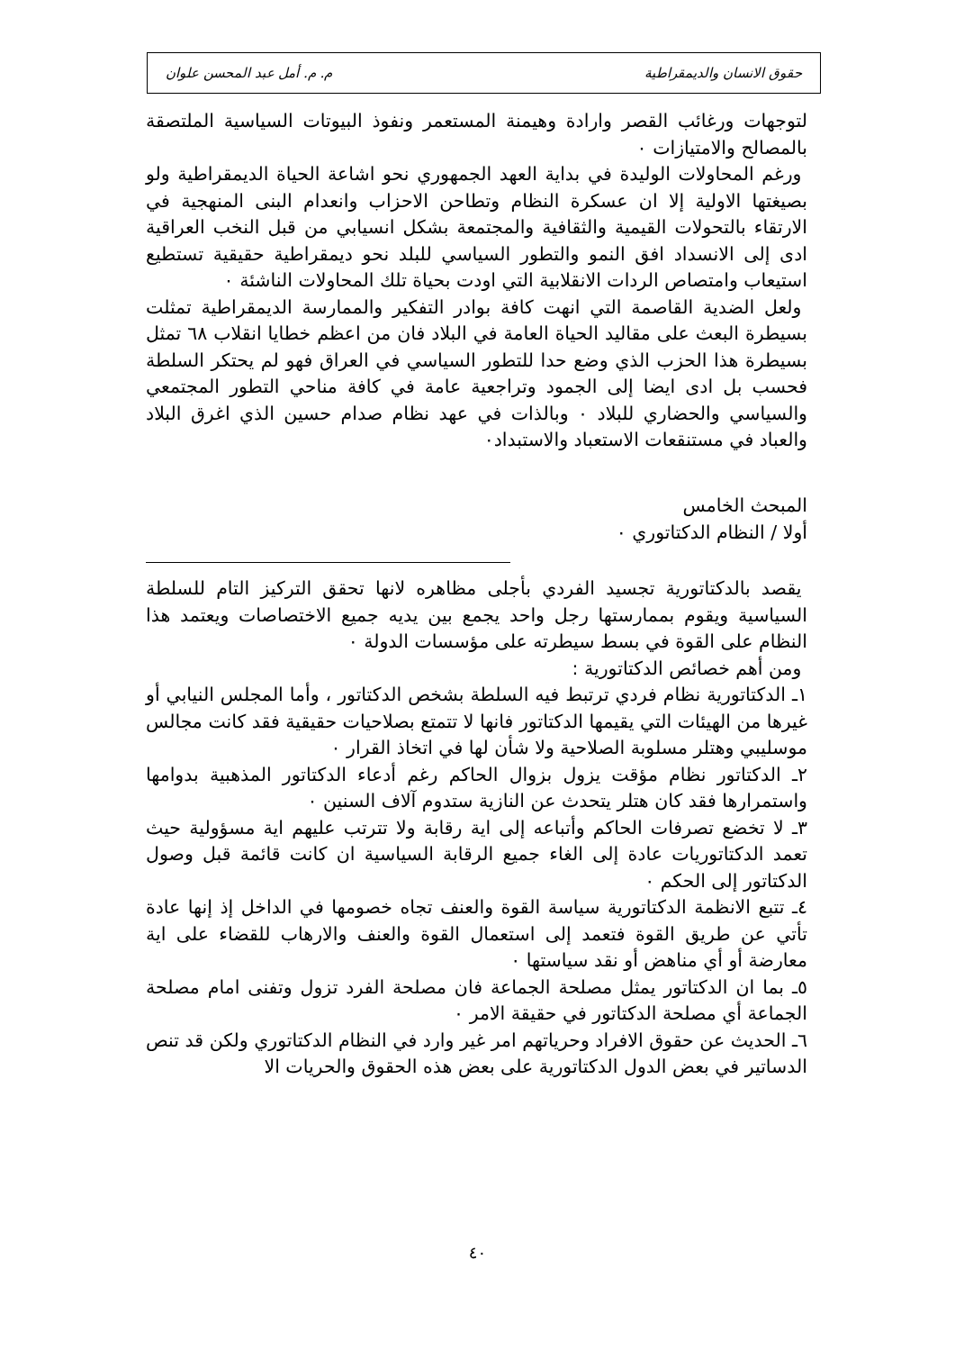حقوق الانسان والديمقراطية م. م. أمل عبد المحسن علوان
لتوجهات ورغائب القصر وارادة وهيمنة المستعمر ونفوذ البيوتات السياسية الملتصقة بالمصالح والامتيازات ٠
ورغم المحاولات الوليدة في بداية العهد الجمهوري نحو اشاعة الحياة الديمقراطية ولو بصيغتها الاولية إلا ان عسكرة النظام وتطاحن الاحزاب وانعدام البنى المنهجية في الارتقاء بالتحولات القيمية والثقافية والمجتمعة بشكل انسيابي من قبل النخب العراقية ادى إلى الانسداد افق النمو والتطور السياسي للبلد نحو ديمقراطية حقيقية تستطيع استيعاب وامتصاص الردات الانقلابية التي اودت بحياة تلك المحاولات الناشئة ٠
ولعل الضدية القاصمة التي انهت كافة بوادر التفكير والممارسة الديمقراطية تمثلت بسيطرة البعث على مقاليد الحياة العامة في البلاد فان من اعظم خطايا انقلاب ٦٨ تمثل بسيطرة هذا الحزب الذي وضع حدا للتطور السياسي في العراق فهو لم يحتكر السلطة فحسب بل ادى ايضا إلى الجمود وتراجعية عامة في كافة مناحي التطور المجتمعي والسياسي والحضاري للبلاد ٠ وبالذات في عهد نظام صدام حسين الذي اغرق البلاد والعباد في مستنقعات الاستعباد والاستبداد٠
المبحث الخامس
أولا / النظام الدكتاتوري ٠
يقصد بالدكتاتورية تجسيد الفردي بأجلى مظاهره لانها تحقق التركيز التام للسلطة السياسية ويقوم بممارستها رجل واحد يجمع بين يديه جميع الاختصاصات ويعتمد هذا النظام على القوة في بسط سيطرته على مؤسسات الدولة ٠
ومن أهم خصائص الدكتاتورية :
١ـ الدكتاتورية نظام فردي ترتبط فيه السلطة بشخص الدكتاتور ، وأما المجلس النيابي أو غيرها من الهيئات التي يقيمها الدكتاتور فانها لا تتمتع بصلاحيات حقيقية فقد كانت مجالس موسليبي وهتلر مسلوبة الصلاحية ولا شأن لها في اتخاذ القرار ٠
٢ـ الدكتاتور نظام مؤقت يزول بزوال الحاكم رغم أدعاء الدكتاتور المذهبية بدوامها واستمرارها فقد كان هتلر يتحدث عن النازية ستدوم آلاف السنين ٠
٣ـ لا تخضع تصرفات الحاكم وأتباعه إلى اية رقابة ولا تترتب عليهم اية مسؤولية حيث تعمد الدكتاتوريات عادة إلى الغاء جميع الرقابة السياسية ان كانت قائمة قبل وصول الدكتاتور إلى الحكم ٠
٤ـ تتبع الانظمة الدكتاتورية سياسة القوة والعنف تجاه خصومها في الداخل إذ إنها عادة تأتي عن طريق القوة فتعمد إلى استعمال القوة والعنف والارهاب للقضاء على اية معارضة أو أي مناهض أو نقد سياستها ٠
٥ـ بما ان الدكتاتور يمثل مصلحة الجماعة فان مصلحة الفرد تزول وتفنى امام مصلحة الجماعة أي مصلحة الدكتاتور في حقيقة الامر ٠
٦ـ الحديث عن حقوق الافراد وحرياتهم امر غير وارد في النظام الدكتاتوري ولكن قد تنص الدساتير في بعض الدول الدكتاتورية على بعض هذه الحقوق والحريات الا
٤٠